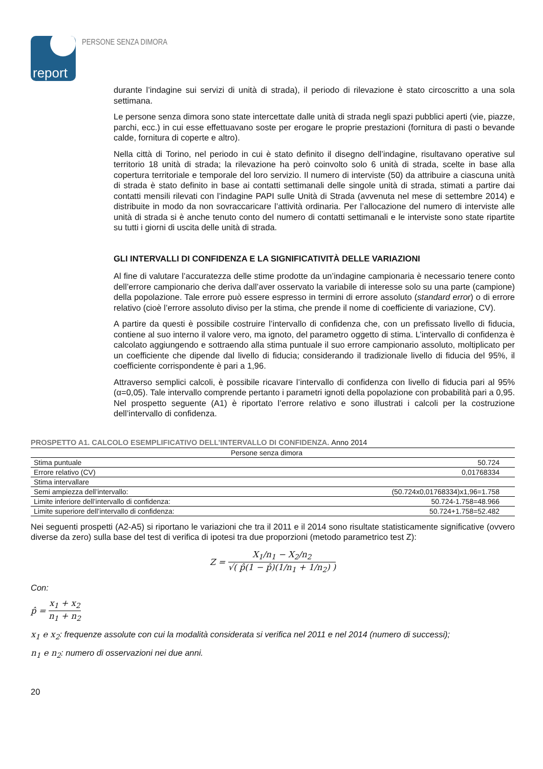report
PERSONE SENZA DIMORA
durante l’indagine sui servizi di unità di strada), il periodo di rilevazione è stato circoscritto a una sola settimana.
Le persone senza dimora sono state intercettate dalle unità di strada negli spazi pubblici aperti (vie, piazze, parchi, ecc.) in cui esse effettuavano soste per erogare le proprie prestazioni (fornitura di pasti o bevande calde, fornitura di coperte e altro).
Nella città di Torino, nel periodo in cui è stato definito il disegno dell’indagine, risultavano operative sul territorio 18 unità di strada; la rilevazione ha però coinvolto solo 6 unità di strada, scelte in base alla copertura territoriale e temporale del loro servizio. Il numero di interviste (50) da attribuire a ciascuna unità di strada è stato definito in base ai contatti settimanali delle singole unità di strada, stimati a partire dai contatti mensili rilevati con l’indagine PAPI sulle Unità di Strada (avvenuta nel mese di settembre 2014) e distribuite in modo da non sovraccaricare l’attività ordinaria. Per l’allocazione del numero di interviste alle unità di strada si è anche tenuto conto del numero di contatti settimanali e le interviste sono state ripartite su tutti i giorni di uscita delle unità di strada.
GLI INTERVALLI DI CONFIDENZA E LA SIGNIFICATIVITÀ DELLE VARIAZIONI
Al fine di valutare l’accuratezza delle stime prodotte da un’indagine campionaria è necessario tenere conto dell’errore campionario che deriva dall’aver osservato la variabile di interesse solo su una parte (campione) della popolazione. Tale errore può essere espresso in termini di errore assoluto (standard error) o di errore relativo (cioè l’errore assoluto diviso per la stima, che prende il nome di coefficiente di variazione, CV).
A partire da questi è possibile costruire l’intervallo di confidenza che, con un prefissato livello di fiducia, contiene al suo interno il valore vero, ma ignoto, del parametro oggetto di stima. L’intervallo di confidenza è calcolato aggiungendo e sottraendo alla stima puntuale il suo errore campionario assoluto, moltiplicato per un coefficiente che dipende dal livello di fiducia; considerando il tradizionale livello di fiducia del 95%, il coefficiente corrispondente è pari a 1,96.
Attraverso semplici calcoli, è possibile ricavare l’intervallo di confidenza con livello di fiducia pari al 95% (α=0,05). Tale intervallo comprende pertanto i parametri ignoti della popolazione con probabilità pari a 0,95. Nel prospetto seguente (A1) è riportato l’errore relativo e sono illustrati i calcoli per la costruzione dell’intervallo di confidenza.
PROSPETTO A1. CALCOLO ESEMPLIFICATIVO DELL’INTERVALLO DI CONFIDENZA. Anno 2014
| Persone senza dimora | |
| --- | --- |
| Stima puntuale | 50.724 |
| Errore relativo (CV) | 0,01768334 |
| Stima intervallare | |
| Semi ampiezza dell’intervallo: | (50.724x0,01768334)x1,96=1.758 |
| Limite inferiore dell’intervallo di confidenza: | 50.724-1.758=48.966 |
| Limite superiore dell’intervallo di confidenza: | 50.724+1.758=52.482 |
Nei seguenti prospetti (A2-A5) si riportano le variazioni che tra il 2011 e il 2014 sono risultate statisticamente significative (ovvero diverse da zero) sulla base del test di verifica di ipotesi tra due proporzioni (metodo parametrico test Z):
Z = X<sub>1</sub>/n<sub>1</sub> − X<sub>2</sub>/n<sub>2</sub> √( p̂(1 − p̂)(1/n<sub>1</sub> + 1/n<sub>2</sub>) )
Con:
p̂ = x<sub>1</sub> + x<sub>2</sub> n<sub>1</sub> + n<sub>2</sub>
x<sub>1</sub> e x<sub>2</sub>: frequenze assolute con cui la modalità considerata si verifica nel 2011 e nel 2014 (numero di successi);
n<sub>1</sub> e n<sub>2</sub>: numero di osservazioni nei due anni.
20